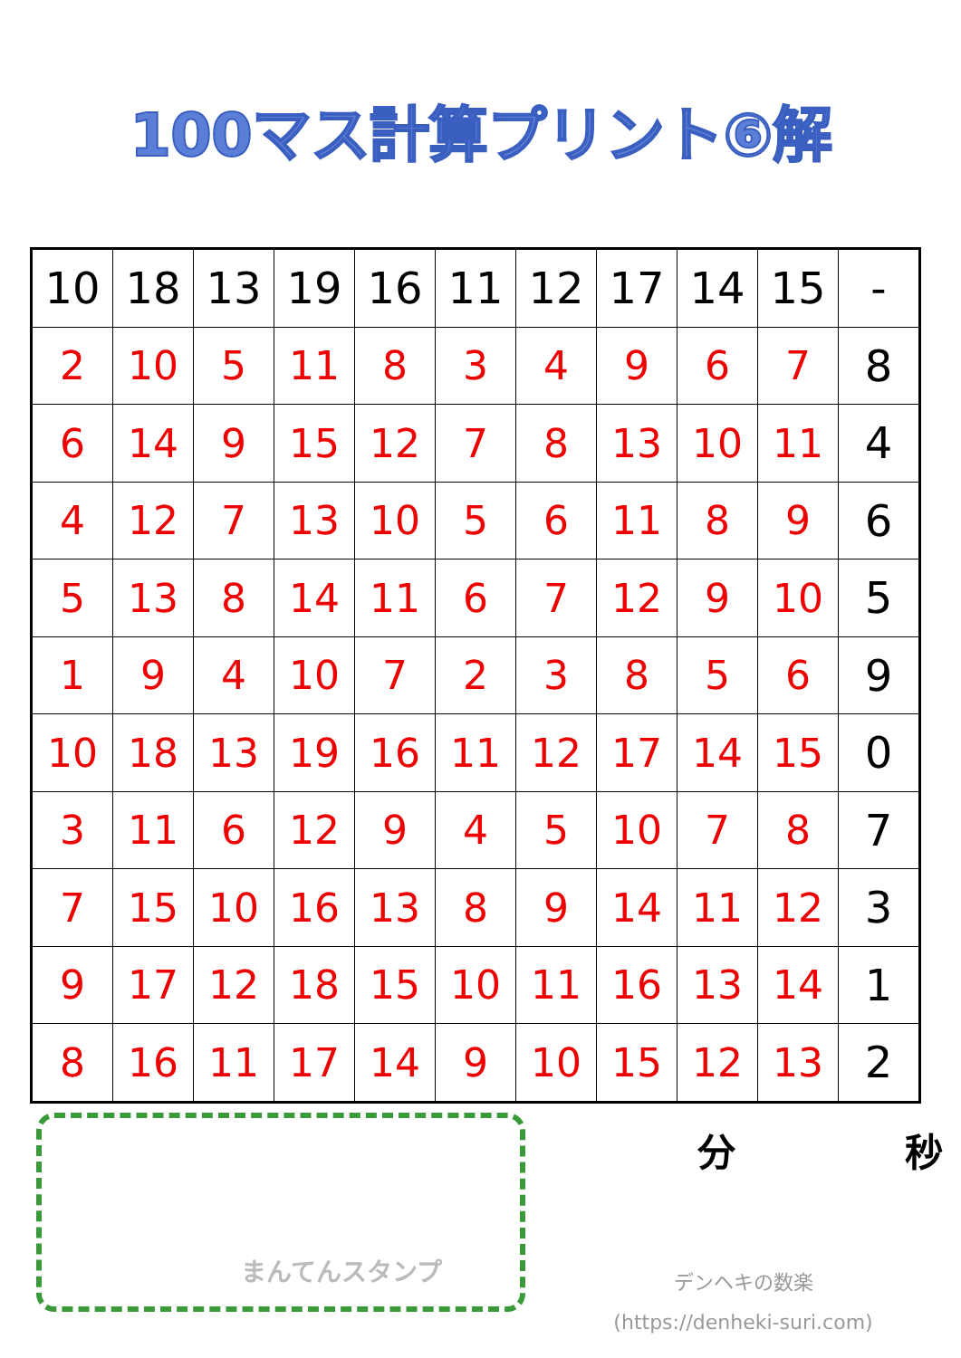100マス計算プリント⑥解
| 10 | 18 | 13 | 19 | 16 | 11 | 12 | 17 | 14 | 15 | - |
| 2 | 10 | 5 | 11 | 8 | 3 | 4 | 9 | 6 | 7 | 8 |
| 6 | 14 | 9 | 15 | 12 | 7 | 8 | 13 | 10 | 11 | 4 |
| 4 | 12 | 7 | 13 | 10 | 5 | 6 | 11 | 8 | 9 | 6 |
| 5 | 13 | 8 | 14 | 11 | 6 | 7 | 12 | 9 | 10 | 5 |
| 1 | 9 | 4 | 10 | 7 | 2 | 3 | 8 | 5 | 6 | 9 |
| 10 | 18 | 13 | 19 | 16 | 11 | 12 | 17 | 14 | 15 | 0 |
| 3 | 11 | 6 | 12 | 9 | 4 | 5 | 10 | 7 | 8 | 7 |
| 7 | 15 | 10 | 16 | 13 | 8 | 9 | 14 | 11 | 12 | 3 |
| 9 | 17 | 12 | 18 | 15 | 10 | 11 | 16 | 13 | 14 | 1 |
| 8 | 16 | 11 | 17 | 14 | 9 | 10 | 15 | 12 | 13 | 2 |
まんてんスタンプ
分 秒
デンヘキの数楽
(https://denheki-suri.com)